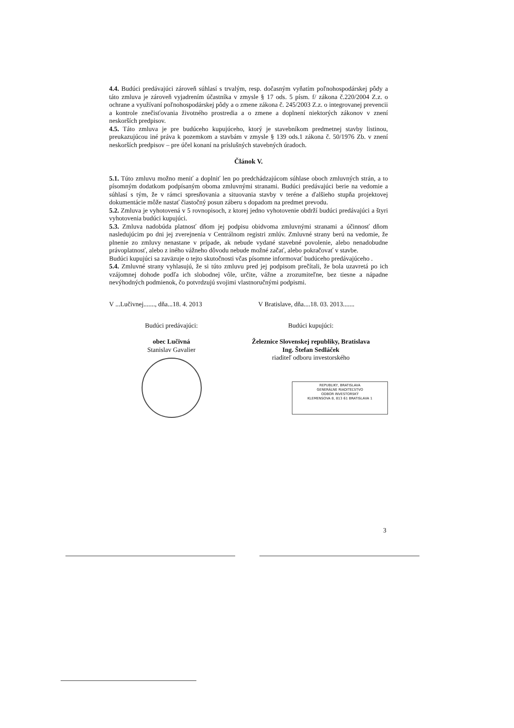4.4. Budúci predávajúci zároveň súhlasí s trvalým, resp. dočasným vyňatím poľnohospodárskej pôdy a táto zmluva je zároveň vyjadrením účastníka v zmysle § 17 ods. 5 písm. f/ zákona č.220/2004 Z.z. o ochrane a využívaní poľnohospodárskej pôdy a o zmene zákona č. 245/2003 Z.z. o integrovanej prevencii a kontrole znečisťovania životného prostredia a o zmene a doplnení niektorých zákonov v znení neskorších predpisov.
4.5. Táto zmluva je pre budúceho kupujúceho, ktorý je stavebníkom predmetnej stavby listinou, preukazujúcou iné práva k pozemkom a stavbám v zmysle § 139 ods.1 zákona č. 50/1976 Zb. v znení neskorších predpisov – pre účel konaní na príslušných stavebných úradoch.
Článok V.
5.1. Túto zmluvu možno meniť a doplniť len po predchádzajúcom súhlase oboch zmluvných strán, a to písomným dodatkom podpísaným oboma zmluvnými stranami. Budúci predávajúci berie na vedomie a súhlasí s tým, že v rámci spresňovania a situovania stavby v teréne a ďalšieho stupňa projektovej dokumentácie môže nastať čiastočný posun záberu s dopadom na predmet prevodu.
5.2. Zmluva je vyhotovená v 5 rovnopisoch, z ktorej jedno vyhotovenie obdrží budúci predávajúci a štyri vyhotovenia budúci kupujúci.
5.3. Zmluva nadobúda platnosť dňom jej podpisu obidvoma zmluvnými stranami a účinnosť dňom nasledujúcim po dni jej zverejnenia v Centrálnom registri zmlúv. Zmluvné strany berú na vedomie, že plnenie zo zmluvy nenastane v prípade, ak nebude vydané stavebné povolenie, alebo nenadobudne právoplatnosť, alebo z iného vážneho dôvodu nebude možné začať, alebo pokračovať v stavbe.
Budúci kupujúci sa zaväzuje o tejto skutočnosti včas písomne informovať budúceho predávajúceho .
5.4. Zmluvné strany vyhlasujú, že si túto zmluvu pred jej podpisom prečítali, že bola uzavretá po ich vzájomnej dohode podľa ich slobodnej vôle, určite, vážne a zrozumiteľne, bez tiesne a nápadne nevýhodných podmienok, čo potvrdzujú svojimi vlastnoručnými podpismi.
V ...Lučivnej......., dňa...18. 4. 2013
V Bratislave, dňa....18. 03. 2013.......
Budúci predávajúci:
obec Lučivná
Stanislav Gavalier
Budúci kupujúci:
Železnice Slovenskej republiky, Bratislava
Ing. Štefan Sedláček
riaditeľ odboru investorského
REPUBLIKY, BRATISLAVA
GENERÁLNE RIADITEĽSTVO
ODBOR INVESTORSKÝ
KLEMENSOVA 8, 813 61 BRATISLAVA 1
3